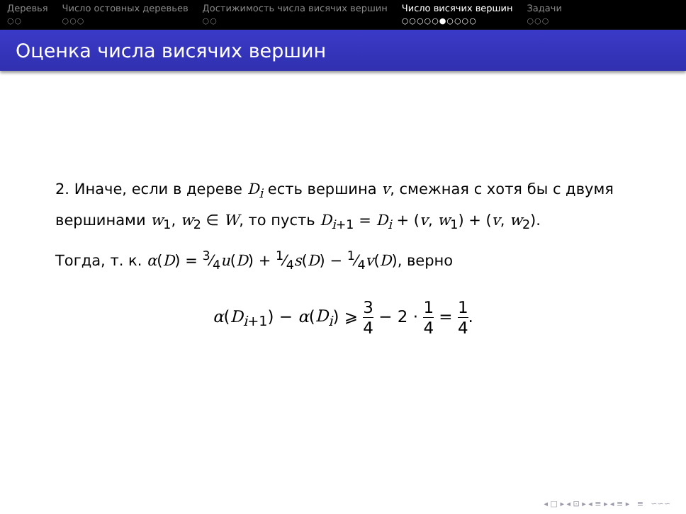Деревья
○○
Число остовных деревьев
○○○
Достижимость числа висячих вершин
○○
Число висячих вершин
○○○○○●○○○○
Задачи
○○○
Оценка числа висячих вершин
2. Иначе, если в дереве D<sub>i</sub> есть вершина v, смежная с хотя бы с двумя вершинами w<sub>1</sub>, w<sub>2</sub> ∈ W, то пусть D<sub>i+1</sub> = D<sub>i</sub> + (v, w<sub>1</sub>) + (v, w<sub>2</sub>).
Тогда, т. к. α(D) = 3⁄4u(D) + 1⁄4s(D) − 1⁄4v(D), верно
α(D<sub>i+1</sub>) − α(D<sub>i</sub>) ⩾ 3 4 − 2 · 1 4 = 1 4.
◂ □ ▸ ◂ ⊡ ▸ ◂ ≡ ▸ ◂ ≡ ▸ ≡ ∽∽∽